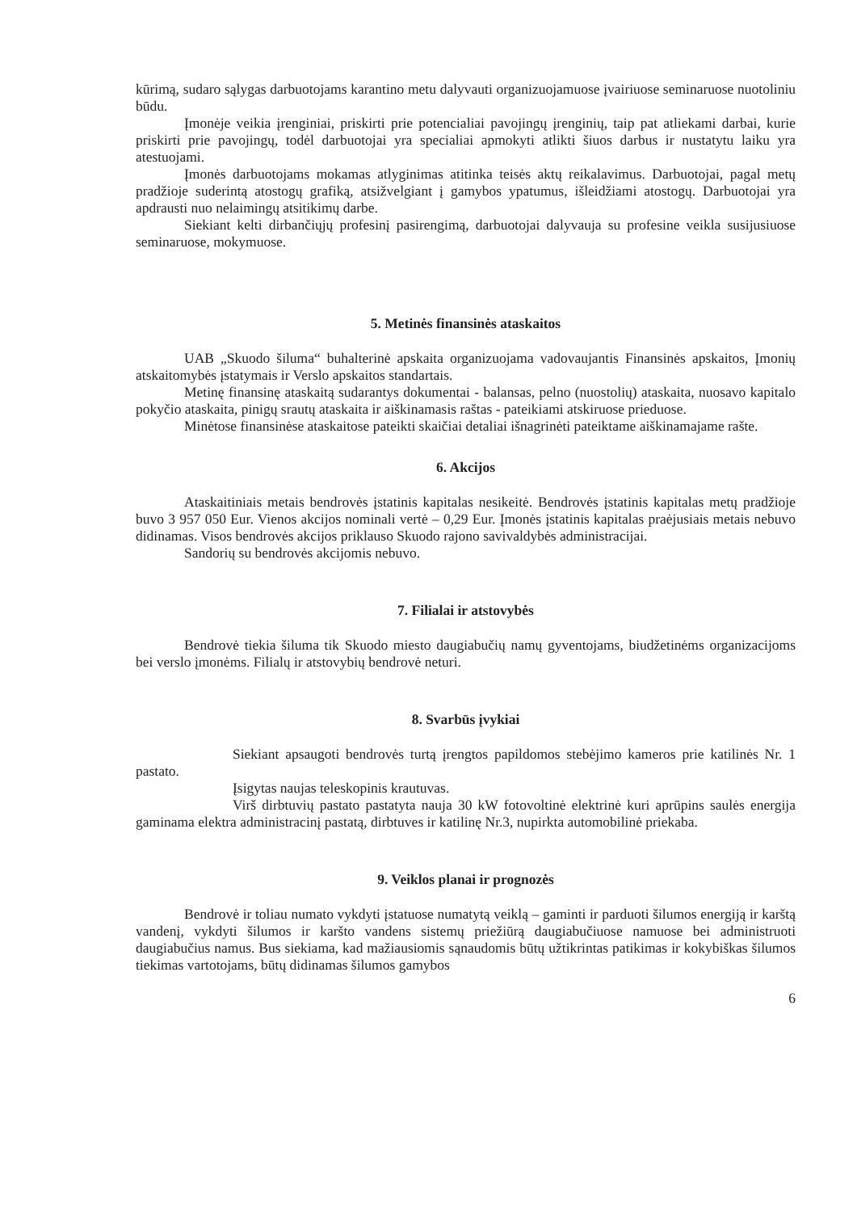kūrimą, sudaro sąlygas darbuotojams karantino metu dalyvauti organizuojamuose įvairiuose seminaruose nuotoliniu būdu.
Įmonėje veikia įrenginiai, priskirti prie potencialiai pavojingų įrenginių, taip pat atliekami darbai, kurie priskirti prie pavojingų, todėl darbuotojai yra specialiai apmokyti atlikti šiuos darbus ir nustatytu laiku yra atestuojami.
Įmonės darbuotojams mokamas atlyginimas atitinka teisės aktų reikalavimus. Darbuotojai, pagal metų pradžioje suderintą atostogų grafiką, atsižvelgiant į gamybos ypatumus, išleidžiami atostogų. Darbuotojai yra apdrausti nuo nelaimingų atsitikimų darbe.
Siekiant kelti dirbančiųjų profesinį pasirengimą, darbuotojai dalyvauja su profesine veikla susijusiuose seminaruose, mokymuose.
5. Metinės finansinės ataskaitos
UAB „Skuodo šiluma“ buhalterinė apskaita organizuojama vadovaujantis Finansinės apskaitos, Įmonių atskaitomybės įstatymais ir Verslo apskaitos standartais.
Metinę finansinę ataskaitą sudarantys dokumentai - balansas, pelno (nuostolių) ataskaita, nuosavo kapitalo pokyčio ataskaita, pinigų srautų ataskaita ir aiškinamasis raštas - pateikiami atskiruose prieduose.
Minėtose finansinėse ataskaitose pateikti skaičiai detaliai išnagrinėti pateiktame aiškinamajame rašte.
6. Akcijos
Ataskaitiniais metais bendrovės įstatinis kapitalas nesikeitė. Bendrovės įstatinis kapitalas metų pradžioje buvo 3 957 050 Eur. Vienos akcijos nominali vertė – 0,29 Eur. Įmonės įstatinis kapitalas praėjusiais metais nebuvo didinamas. Visos bendrovės akcijos priklauso Skuodo rajono savivaldybės administracijai.
Sandorių su bendrovės akcijomis nebuvo.
7. Filialai ir atstovybės
Bendrovė tiekia šiluma tik Skuodo miesto daugiabučių namų gyventojams, biudžetinėms organizacijoms bei verslo įmonėms. Filialų ir atstovybių bendrovė neturi.
8. Svarbūs įvykiai
Siekiant apsaugoti bendrovės turtą įrengtos papildomos stebėjimo kameros prie katilinės Nr. 1 pastato.
Įsigytas naujas teleskopinis krautuvas.
Virš dirbtuvių pastato pastatyta nauja 30 kW fotovoltinė elektrinė kuri aprūpins saulės energija gaminama elektra administracinį pastatą, dirbtuves ir katilinę Nr.3, nupirkta automobilinė priekaba.
9. Veiklos planai ir prognozės
Bendrovė ir toliau numato vykdyti įstatuose numatytą veiklą – gaminti ir parduoti šilumos energiją ir karštą vandenį, vykdyti šilumos ir karšto vandens sistemų priežiūrą daugiabučiuose namuose bei administruoti daugiabučius namus. Bus siekiama, kad mažiausiomis sąnaudomis būtų užtikrintas patikimas ir kokybiškas šilumos tiekimas vartotojams, būtų didinamas šilumos gamybos
6